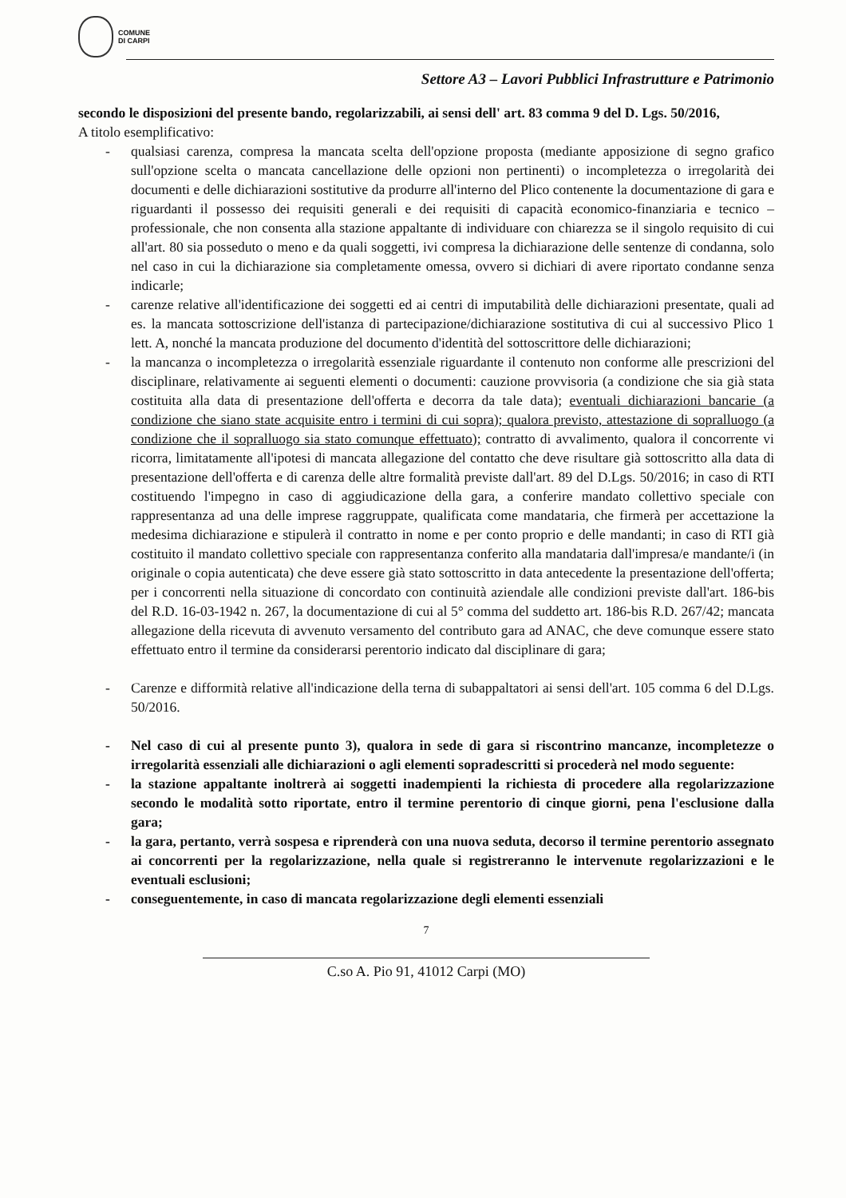COMUNE
DI CARPI
Settore A3 – Lavori Pubblici Infrastrutture e Patrimonio
secondo le disposizioni del presente bando, regolarizzabili, ai sensi dell' art. 83 comma 9 del D. Lgs. 50/2016,
A titolo esemplificativo:
- qualsiasi carenza, compresa la mancata scelta dell'opzione proposta (mediante apposizione di segno grafico sull'opzione scelta o mancata cancellazione delle opzioni non pertinenti) o incompletezza o irregolarità dei documenti e delle dichiarazioni sostitutive da produrre all'interno del Plico contenente la documentazione di gara e riguardanti il possesso dei requisiti generali e dei requisiti di capacità economico-finanziaria e tecnico – professionale, che non consenta alla stazione appaltante di individuare con chiarezza se il singolo requisito di cui all'art. 80 sia posseduto o meno e da quali soggetti, ivi compresa la dichiarazione delle sentenze di condanna, solo nel caso in cui la dichiarazione sia completamente omessa, ovvero si dichiari di avere riportato condanne senza indicarle;
- carenze relative all'identificazione dei soggetti ed ai centri di imputabilità delle dichiarazioni presentate, quali ad es. la mancata sottoscrizione dell'istanza di partecipazione/dichiarazione sostitutiva di cui al successivo Plico 1 lett. A, nonché la mancata produzione del documento d'identità del sottoscrittore delle dichiarazioni;
- la mancanza o incompletezza o irregolarità essenziale riguardante il contenuto non conforme alle prescrizioni del disciplinare, relativamente ai seguenti elementi o documenti: cauzione provvisoria (a condizione che sia già stata costituita alla data di presentazione dell'offerta e decorra da tale data); eventuali dichiarazioni bancarie (a condizione che siano state acquisite entro i termini di cui sopra); qualora previsto, attestazione di sopralluogo (a condizione che il sopralluogo sia stato comunque effettuato); contratto di avvalimento, qualora il concorrente vi ricorra, limitatamente all'ipotesi di mancata allegazione del contatto che deve risultare già sottoscritto alla data di presentazione dell'offerta e di carenza delle altre formalità previste dall'art. 89 del D.Lgs. 50/2016; in caso di RTI costituendo l'impegno in caso di aggiudicazione della gara, a conferire mandato collettivo speciale con rappresentanza ad una delle imprese raggruppate, qualificata come mandataria, che firmerà per accettazione la medesima dichiarazione e stipulerà il contratto in nome e per conto proprio e delle mandanti; in caso di RTI già costituito il mandato collettivo speciale con rappresentanza conferito alla mandataria dall'impresa/e mandante/i (in originale o copia autenticata) che deve essere già stato sottoscritto in data antecedente la presentazione dell'offerta; per i concorrenti nella situazione di concordato con continuità aziendale alle condizioni previste dall'art. 186-bis del R.D. 16-03-1942 n. 267, la documentazione di cui al 5° comma del suddetto art. 186-bis R.D. 267/42; mancata allegazione della ricevuta di avvenuto versamento del contributo gara ad ANAC, che deve comunque essere stato effettuato entro il termine da considerarsi perentorio indicato dal disciplinare di gara;
- Carenze e difformità relative all'indicazione della terna di subappaltatori ai sensi dell'art. 105 comma 6 del D.Lgs. 50/2016.
- Nel caso di cui al presente punto 3), qualora in sede di gara si riscontrino mancanze, incompletezze o irregolarità essenziali alle dichiarazioni o agli elementi sopradescritti si procederà nel modo seguente:
- la stazione appaltante inoltrerà ai soggetti inadempienti la richiesta di procedere alla regolarizzazione secondo le modalità sotto riportate, entro il termine perentorio di cinque giorni, pena l'esclusione dalla gara;
- la gara, pertanto, verrà sospesa e riprenderà con una nuova seduta, decorso il termine perentorio assegnato ai concorrenti per la regolarizzazione, nella quale si registreranno le intervenute regolarizzazioni e le eventuali esclusioni;
- conseguentemente, in caso di mancata regolarizzazione degli elementi essenziali
7
C.so A. Pio 91, 41012 Carpi (MO)